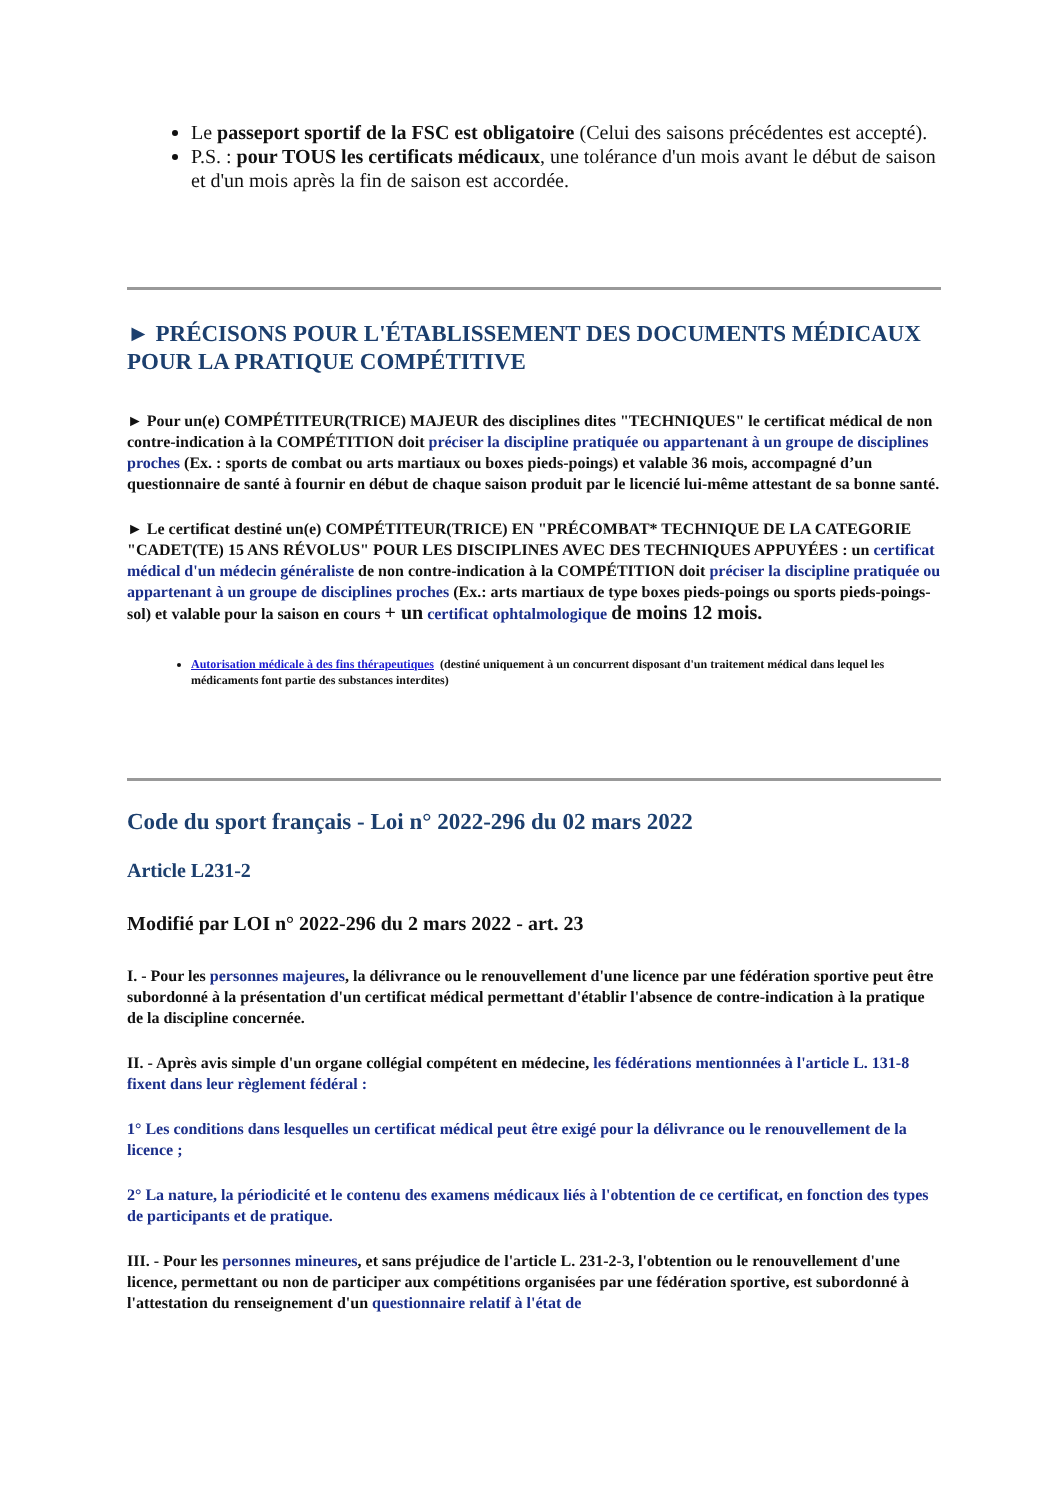Le passeport sportif de la FSC est obligatoire (Celui des saisons précédentes est accepté).
P.S. : pour TOUS les certificats médicaux, une tolérance d'un mois avant le début de saison et d'un mois après la fin de saison est accordée.
► PRÉCISONS POUR L'ÉTABLISSEMENT DES DOCUMENTS MÉDICAUX POUR LA PRATIQUE COMPÉTITIVE
► Pour un(e) COMPÉTITEUR(TRICE) MAJEUR des disciplines dites "TECHNIQUES" le certificat médical de non contre-indication à la COMPÉTITION doit préciser la discipline pratiquée ou appartenant à un groupe de disciplines proches (Ex. : sports de combat ou arts martiaux ou boxes pieds-poings) et valable 36 mois, accompagné d’un questionnaire de santé à fournir en début de chaque saison produit par le licencié lui-même attestant de sa bonne santé.
► Le certificat destiné un(e) COMPÉTITEUR(TRICE) EN "PRÉCOMBAT* TECHNIQUE DE LA CATEGORIE "CADET(TE) 15 ANS RÉVOLUS" POUR LES DISCIPLINES AVEC DES TECHNIQUES APPUYÉES : un certificat médical d'un médecin généraliste de non contre-indication à la COMPÉTITION doit préciser la discipline pratiquée ou appartenant à un groupe de disciplines proches (Ex.: arts martiaux de type boxes pieds-poings ou sports pieds-poings-sol) et valable pour la saison en cours + un certificat ophtalmologique de moins 12 mois.
Autorisation médicale à des fins thérapeutiques (destiné uniquement à un concurrent disposant d'un traitement médical dans lequel les médicaments font partie des substances interdites)
Code du sport français - Loi n° 2022-296 du 02 mars 2022
Article L231-2
Modifié par LOI n° 2022-296 du 2 mars 2022 - art. 23
I. - Pour les personnes majeures, la délivrance ou le renouvellement d'une licence par une fédération sportive peut être subordonné à la présentation d'un certificat médical permettant d'établir l'absence de contre-indication à la pratique de la discipline concernée.
II. - Après avis simple d'un organe collégial compétent en médecine, les fédérations mentionnées à l'article L. 131-8 fixent dans leur règlement fédéral :
1° Les conditions dans lesquelles un certificat médical peut être exigé pour la délivrance ou le renouvellement de la licence ;
2° La nature, la périodicité et le contenu des examens médicaux liés à l'obtention de ce certificat, en fonction des types de participants et de pratique.
III. - Pour les personnes mineures, et sans préjudice de l'article L. 231-2-3, l'obtention ou le renouvellement d'une licence, permettant ou non de participer aux compétitions organisées par une fédération sportive, est subordonné à l'attestation du renseignement d'un questionnaire relatif à l'état de